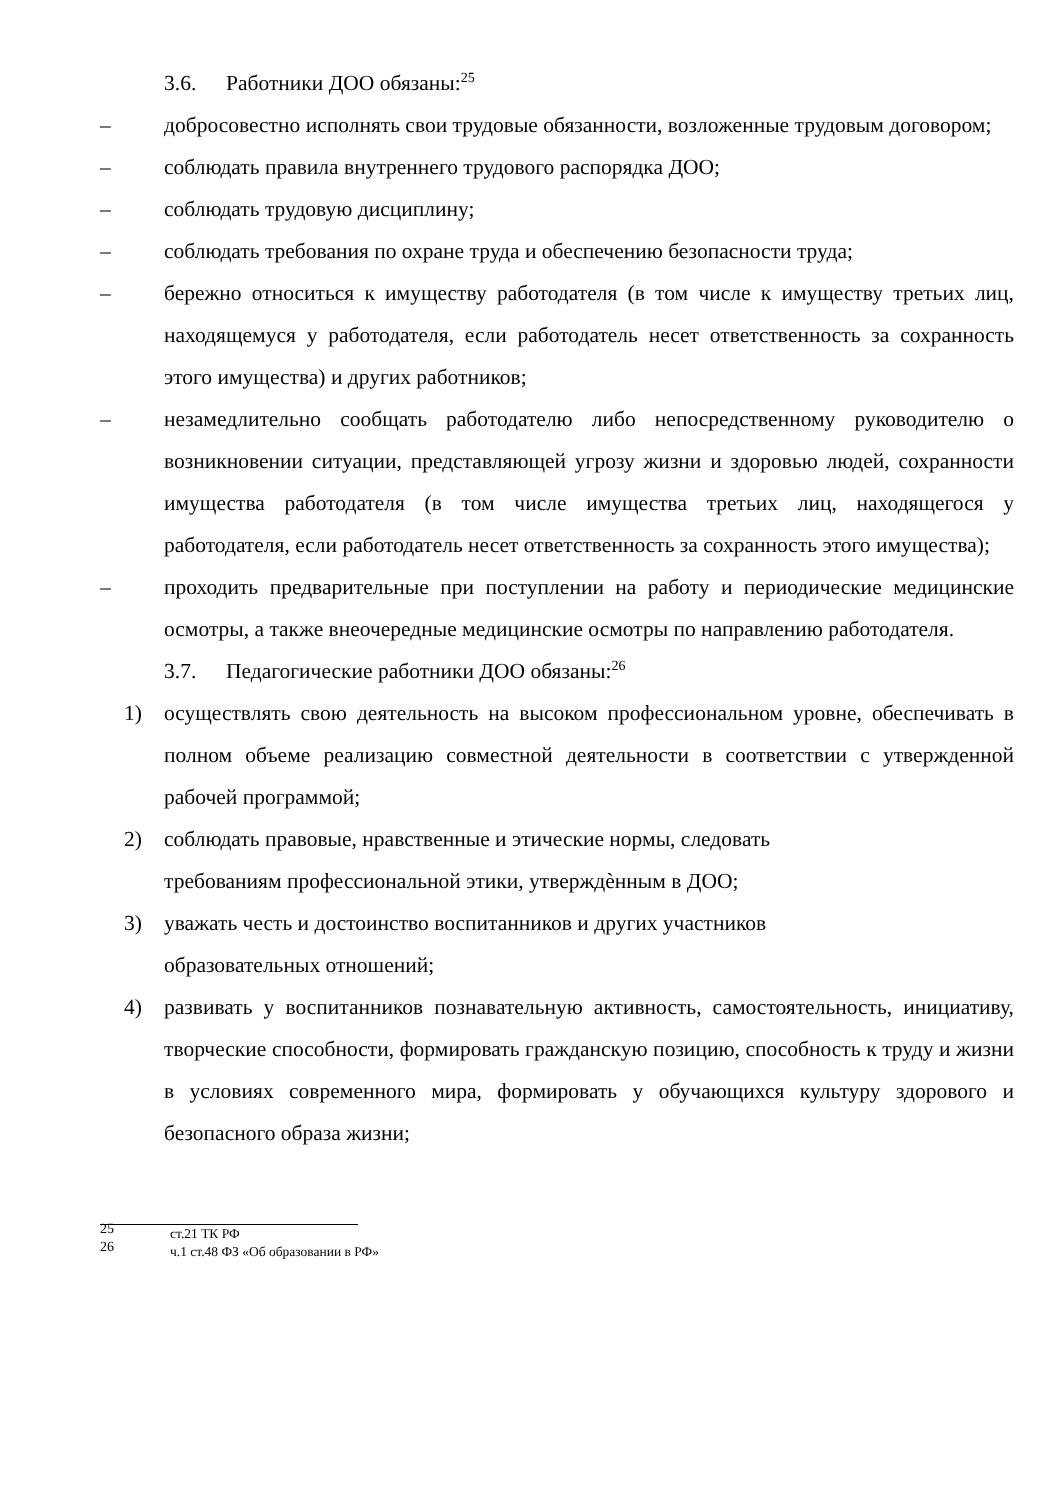3.6. Работники ДОО обязаны:<sup>25</sup>
– добросовестно исполнять свои трудовые обязанности, возложенные трудовым договором;
– соблюдать правила внутреннего трудового распорядка ДОО;
– соблюдать трудовую дисциплину;
– соблюдать требования по охране труда и обеспечению безопасности труда;
– бережно относиться к имуществу работодателя (в том числе к имуществу третьих лиц, находящемуся у работодателя, если работодатель несет ответственность за сохранность этого имущества) и других работников;
– незамедлительно сообщать работодателю либо непосредственному руководителю о возникновении ситуации, представляющей угрозу жизни и здоровью людей, сохранности имущества работодателя (в том числе имущества третьих лиц, находящегося у работодателя, если работодатель несет ответственность за сохранность этого имущества);
– проходить предварительные при поступлении на работу и периодические медицинские осмотры, а также внеочередные медицинские осмотры по направлению работодателя.
3.7. Педагогические работники ДОО обязаны:<sup>26</sup>
1) осуществлять свою деятельность на высоком профессиональном уровне, обеспечивать в полном объеме реализацию совместной деятельности в соответствии с утвержденной рабочей программой;
2) соблюдать правовые, нравственные и этические нормы, следовать
требованиям профессиональной этики, утверждѐнным в ДОО;
3) уважать честь и достоинство воспитанников и других участников
образовательных отношений;
4) развивать у воспитанников познавательную активность, самостоятельность, инициативу, творческие способности, формировать гражданскую позицию, способность к труду и жизни в условиях современного мира, формировать у обучающихся культуру здорового и безопасного образа жизни;
<sup>25</sup> ст.21 ТК РФ
<sup>26</sup> ч.1 ст.48 ФЗ «Об образовании в РФ»